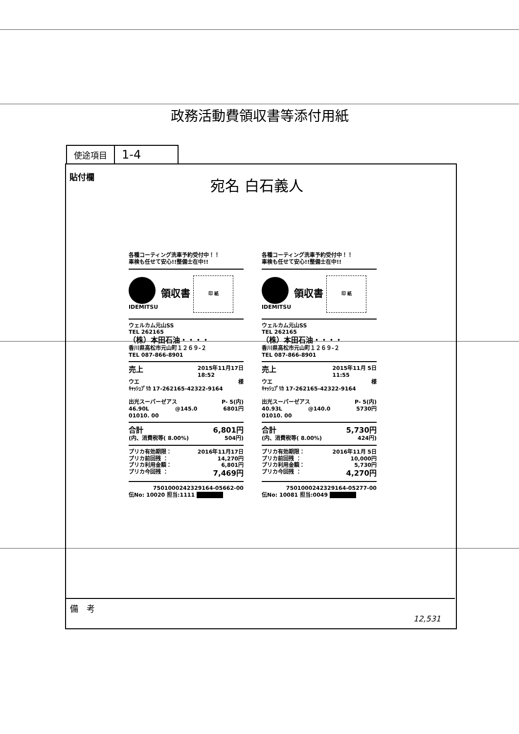政務活動費領収書等添付用紙
| 使途項目 | 1-4 |
貼付欄 宛名 白石義人
各種コーティング洗車予約受付中！！
車検も任せて安心!!整備士在中!!
IDEMITSU
領収書
印 紙
ウェルカム元山SS
TEL 262165
（株）本田石油・・・・
香川県高松市元山町１２６９-２
TEL 087-866-8901
売上 2015年11月17日
18:52
ウエ 様
ｷｬｯｼｭﾌﾟﾘｶ 17-262165-42322-9164
出光スーパーゼアス P- 5(内)
46.90L @145.0 6801円
01010. 00
合計 6,801円
(内、消費税等( 8.00%) 504円)
プリカ有効期限： 2016年11月17日
プリカ前回残 ： 14,270円
プリカ利用金額： 6,801円
プリカ今回残 ： 7,469円
7501000242329164-05662-00
伝No: 10020 担当:1111
各種コーティング洗車予約受付中！！
車検も任せて安心!!整備士在中!!
IDEMITSU
領収書
印 紙
ウェルカム元山SS
TEL 262165
（株）本田石油・・・・
香川県高松市元山町１２６９-２
TEL 087-866-8901
売上 2015年11月 5日
11:55
ウエ 様
ｷｬｯｼｭﾌﾟﾘｶ 17-262165-42322-9164
出光スーパーゼアス P- 5(内)
40.93L @140.0 5730円
01010. 00
合計 5,730円
(内、消費税等( 8.00%) 424円)
プリカ有効期限： 2016年11月 5日
プリカ前回残 ： 10,000円
プリカ利用金額： 5,730円
プリカ今回残 ： 4,270円
7501000242329164-05277-00
伝No: 10081 担当:0049
備　考
12,531